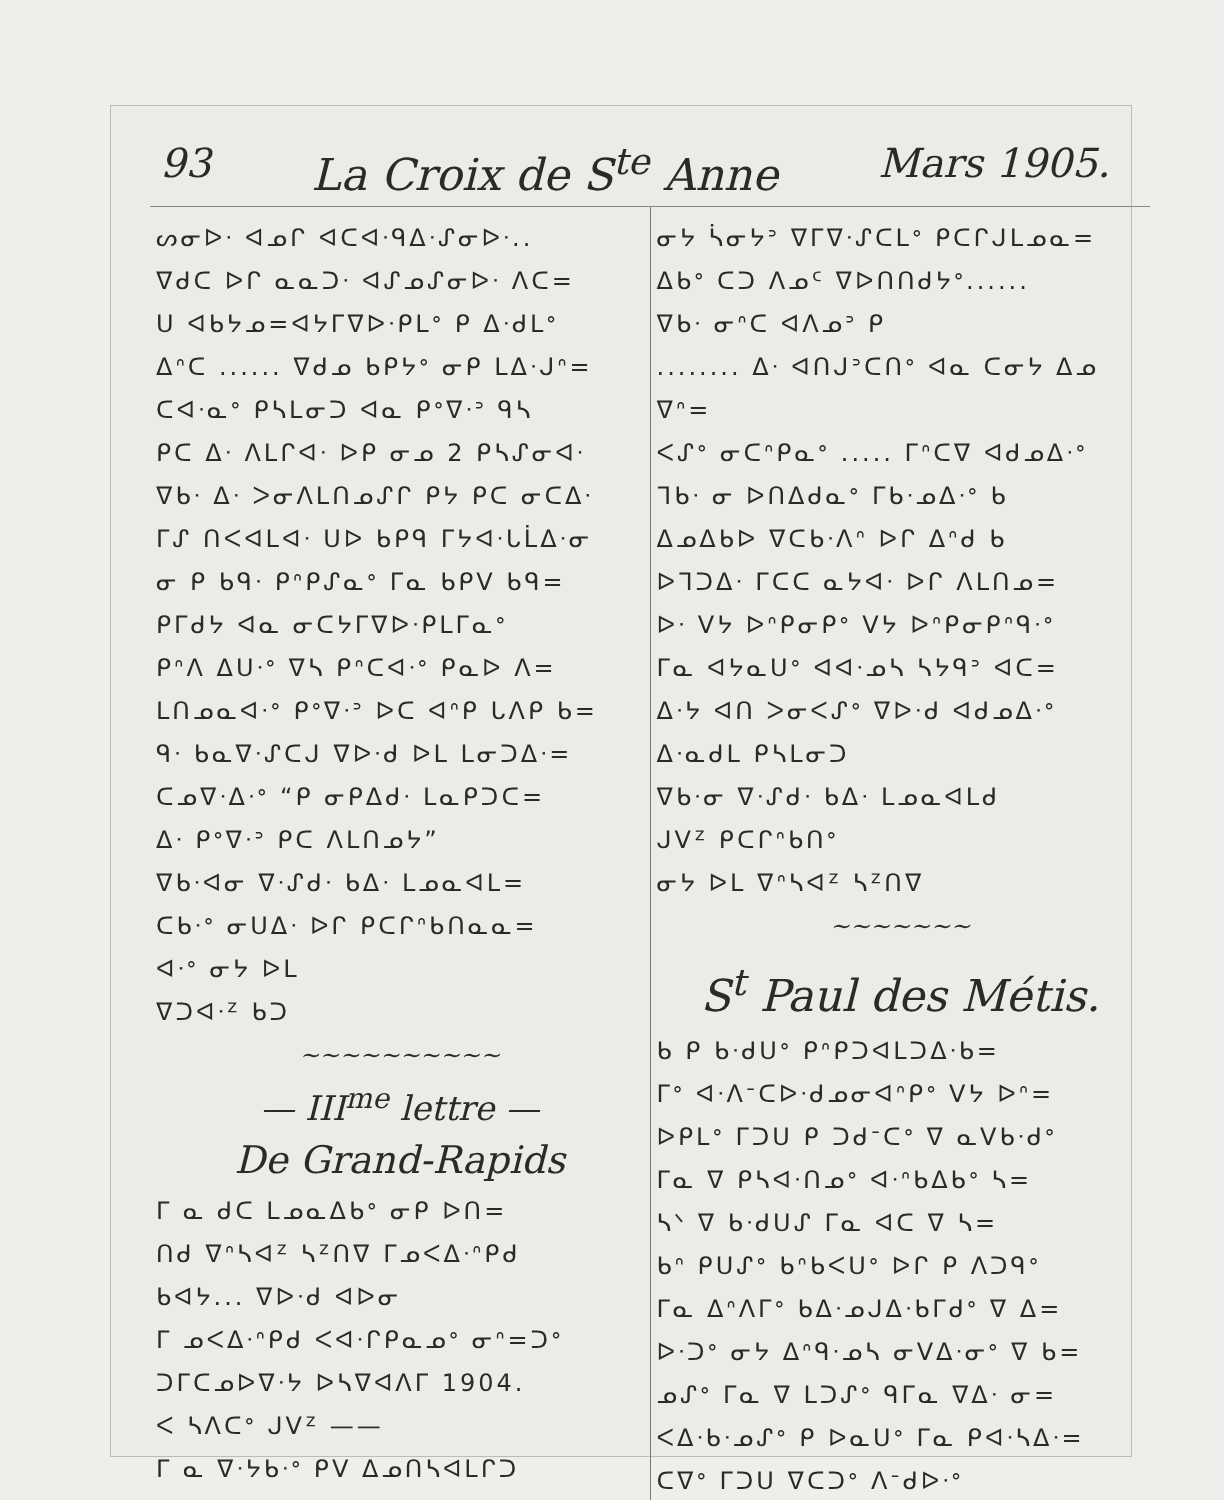93 La Croix de S<sup>te</sup> Anne Mars 1905.
ᔕᓂᐅᐧ ᐊᓄᒋ ᐊᑕᐊᐧᑫᐃᐧᔑᓂᐅᐧ..
ᐁᑯᑕ ᐅᒋ ᓇᓇᑐᐧ ᐊᔑᓄᔑᓂᐅᐧ ᐱᑕ=
ᑌ ᐊᑲᔭᓄ=ᐊᔭᒥᐁᐅᐧᑭᒪᐤ ᑭ ᐃᐧᑯᒪᐤ
ᐃᐢᑕ ...... ᐁᑯᓄ ᑲᑭᔭᐤ ᓂᑭ ᒪᐃᐧᒍᐢ=
ᑕᐊᐧᓇᐤ ᑭᓴᒪᓂᑐ ᐊᓇ ᑭᐤᐁᐧᐣ ᑫᓴ
ᑭᑕ ᐃᐧ ᐱᒪᒋᐊᐧ ᐅᑭ ᓂᓄ 2 ᑭᓴᔑᓂᐊᐧ
ᐁᑲᐧ ᐃᐧ ᐳᓂᐱᒪᑎᓄᔑᒋ ᑭᔭ ᑭᑕ ᓂᑕᐃᐧ
ᒥᔑ ᑎᐸᐊᒪᐊᐧ ᑌᐅ ᑲᑭᑫ ᒥᔭᐊᐧᒐᒫᐃᐧᓂ
ᓂ ᑭ ᑲᑫᐧ ᑭᐢᑭᔑᓇᐤ ᒥᓇ ᑲᑭᐯ ᑲᑫ=
ᑭᒥᑯᔭ ᐊᓇ ᓂᑕᔭᒥᐁᐅᐧᑭᒪᒥᓇᐤ
ᑭᐢᐱ ᐃᑌᐧᐤ ᐁᓴ ᑭᐢᑕᐊᐧᐤ ᑭᓇᐅ ᐱ=
ᒪᑎᓄᓇᐊᐧᐤ ᑭᐤᐁᐧᐣ ᐅᑕ ᐊᐢᑭ ᒐᐱᑭ ᑲ=
ᑫᐧ ᑲᓇᐁᐧᔑᑕᒍ ᐁᐅᐧᑯ ᐅᒪ ᒪᓂᑐᐃᐧ=
ᑕᓄᐁᐧᐃᐧᐤ “ᑭ ᓂᑭᐃᑯᐧ ᒪᓇᑭᑐᑕ=
ᐃᐧ ᑭᐤᐁᐧᐣ ᑭᑕ ᐱᒪᑎᓄᔭ”
ᐁᑲᐧᐊᓂ ᐁᐧᔑᑯᐧ ᑲᐃᐧ ᒪᓄᓇᐊᒪ=
ᑕᑲᐧᐤ ᓂᑌᐃᐧ ᐅᒋ ᑭᑕᒋᐢᑲᑎᓇᓇ=
ᐊᐧᐤ ᓂᔭ ᐅᒪ
ᐁᑐᐊᐧᙆ ᑲᑐ
~~~~~~~~~~
— III<sup>me</sup> lettre —
De Grand-Rapids
ᒥ ᓇ ᑯᑕ ᒪᓄᓇᐃᑲᐤ ᓂᑭ ᐅᑎ=
ᑎᑯ ᐁᐢᓴᐊᙆ ᓴᙆᑎᐁ ᒥᓄᐸᐃᐧᐢᑭᑯ
ᑲᐊᔭ... ᐁᐅᐧᑯ ᐊᐅᓂ
ᒥ ᓄᐸᐃᐧᐢᑭᑯ ᐸᐊᐧᒋᑭᓇᓄᐤ ᓂᐢ=ᑐᐤ
ᑐᒥᑕᓄᐅᐁᐧᔭ ᐅᓴᐁᐊᐱᒥ 1904.
ᐸ ᓴᐱᑕᐤ ᒍᐯᙆ ——
ᒥ ᓇ ᐁᐧᔭᑲᐧᐤ ᑭᐯ ᐃᓄᑎᓴᐊᒪᒋᑐ
ᓂᔭ ᓵᓂᔭᐣ ᐁᒥᐁᐧᔑᑕᒪᐤ ᑭᑕᒋᒍᒪᓄᓇ=
ᐃᑲᐤ ᑕᑐ ᐱᓄᑦ ᐁᐅᑎᑎᑯᔭᐤ......
ᐁᑲᐧ ᓂᐢᑕ ᐊᐱᓄᐣ ᑭ
........ ᐃᐧ ᐊᑎᒍᐣᑕᑎᐤ ᐊᓇ ᑕᓂᔭ ᐃᓄ ᐁᐢ=
ᐸᔑᐤ ᓂᑕᐢᑭᓇᐤ ..... ᒥᐢᑕᐁ ᐊᑯᓄᐃᐧᐤ
ᒣᑲᐧ ᓂ ᐅᑎᐃᑯᓇᐤ ᒥᑲᐧᓄᐃᐧᐤ ᑲ
ᐃᓄᐃᑲᐅ ᐁᑕᑲᐧᐱᐢ ᐅᒋ ᐃᐢᑯ ᑲ
ᐅᒣᑐᐃᐧ ᒥᑕᑕ ᓇᔭᐊᐧ ᐅᒋ ᐱᒪᑎᓄ=
ᐅᐧ ᐯᔭ ᐅᐢᑭᓂᑭᐤ ᐯᔭ ᐅᐢᑭᓂᑭᐢᑫᐧᐤ
ᒥᓇ ᐊᔭᓇᑌᐤ ᐊᐊᐧᓄᓴ ᓴᔭᑫᐣ ᐊᑕ=
ᐃᐧᔭ ᐊᑎ ᐳᓂᐸᔑᐤ ᐁᐅᐧᑯ ᐊᑯᓄᐃᐧᐤ
ᐃᐧᓇᑯᒪ ᑭᓴᒪᓂᑐ
ᐁᑲᐧᓂ ᐁᐧᔑᑯᐧ ᑲᐃᐧ ᒪᓄᓇᐊᒪᑯ
ᒍᐯᙆ ᑭᑕᒋᐢᑲᑎᐤ
ᓂᔭ ᐅᒪ ᐁᐢᓴᐊᙆ ᓴᙆᑎᐁ
~~~~~~~
S<sup>t</sup> Paul des Métis.
ᑲ ᑭ ᑲᐧᑯᑌᐤ ᑭᐢᑭᑐᐊᒪᑐᐃᐧᑲ=
ᒥᐤ ᐊᐧᐱᐨᑕᐅᐧᑯᓄᓂᐊᐢᑭᐤ ᐯᔭ ᐅᐢ=
ᐅᑭᒪᐤ ᒥᑐᑌ ᑭ ᑐᑯᐨᑕᐤ ᐁ ᓇᐯᑲᐧᑯᐤ
ᒥᓇ ᐁ ᑭᓴᐊᐧᑎᓄᐤ ᐊᐧᐢᑲᐃᑲᐤ ᓴ=
ᓴᐠ ᐁ ᑲᐧᑯᑌᔑ ᒥᓇ ᐊᑕ ᐁ ᓴ=
ᑲᐢ ᑭᑌᔑᐤ ᑲᐢᑲᐸᑌᐤ ᐅᒋ ᑭ ᐱᑐᑫᐤ
ᒥᓇ ᐃᐢᐱᒥᐤ ᑲᐃᐧᓄᒍᐃᐧᑲᒥᑯᐤ ᐁ ᐃ=
ᐅᐧᑐᐤ ᓂᔭ ᐃᐢᑫᐧᓄᓴ ᓂᐯᐃᐧᓂᐤ ᐁ ᑲ=
ᓄᔑᐤ ᒥᓇ ᐁ ᒪᑐᔑᐤ ᑫᒥᓇ ᐁᐃᐧ ᓂ=
ᐸᐃᐧᑲᐧᓄᔑᐤ ᑭ ᐅᓇᑌᐤ ᒥᓇ ᑭᐊᐧᓴᐃᐧ=
ᑕᐁᐤ ᒥᑐᑌ ᐁᑕᑐᐤ ᐱᐨᑯᐅᐧᐤ